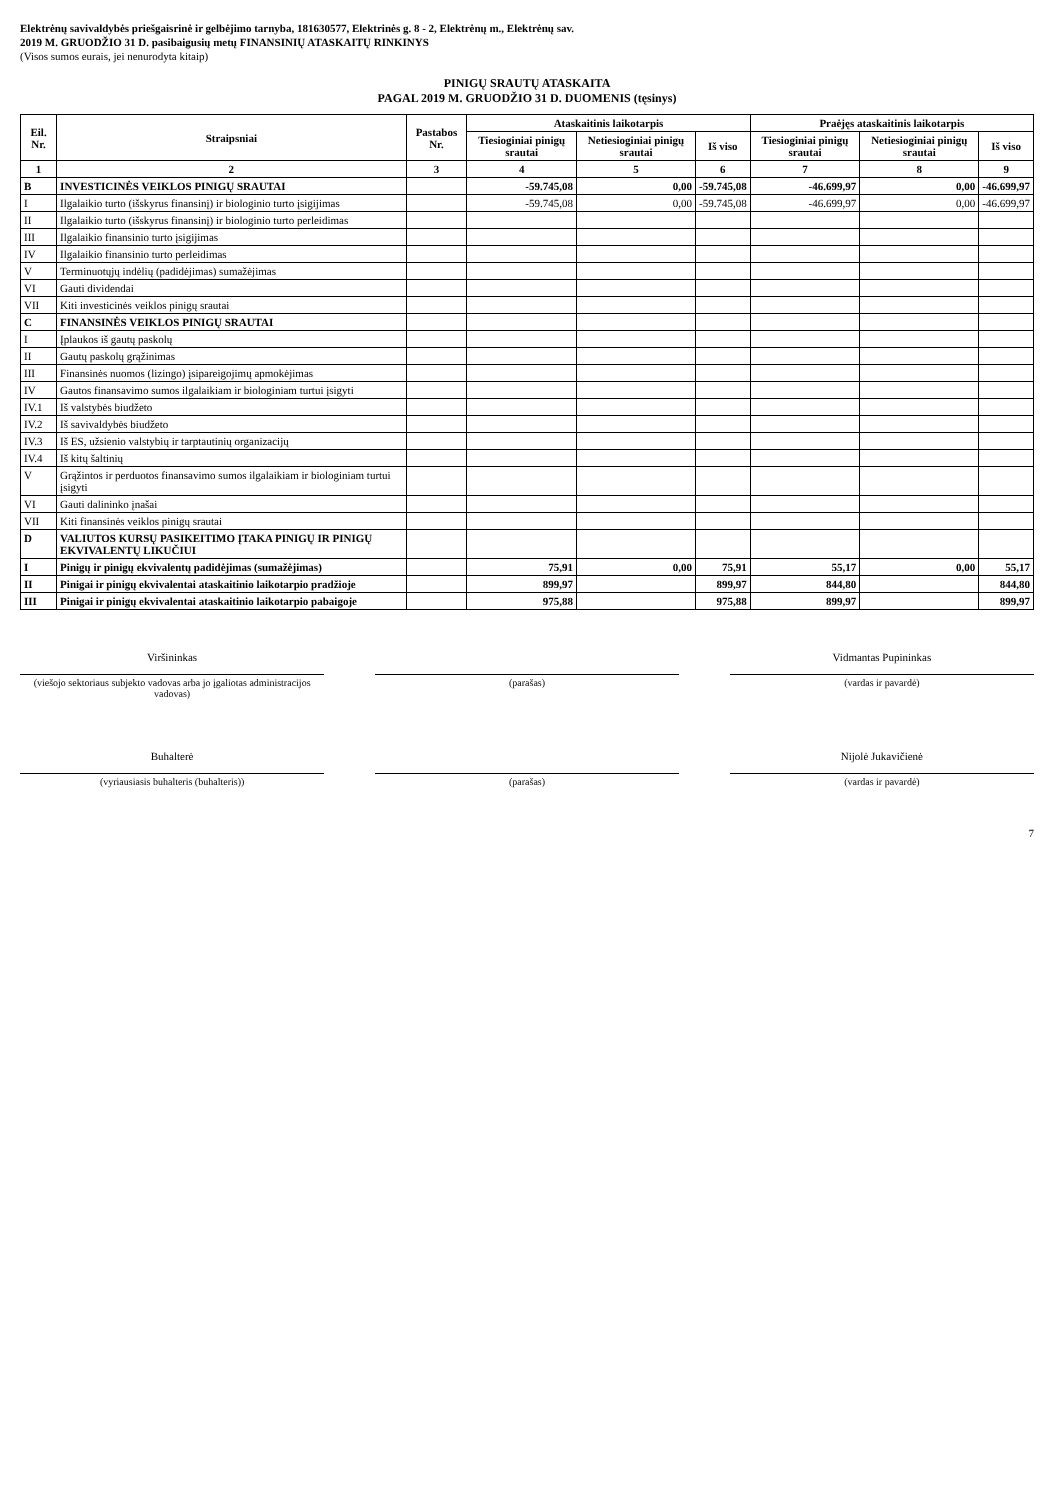Elektrėnų savivaldybės priešgaisrinė ir gelbėjimo tarnyba, 181630577, Elektrinės g. 8 - 2, Elektrėnų m., Elektrėnų sav.
2019 M. GRUODŽIO 31 D. pasibaigusių metų FINANSINIŲ ATASKAITŲ RINKINYS
(Visos sumos eurais, jei nenurodyta kitaip)
PINIGŲ SRAUTŲ ATASKAITA
PAGAL 2019 M. GRUODŽIO 31 D. DUOMENIS (tęsinys)
| Eil. Nr. | Straipsniai | Pastabos Nr. | Ataskaitinis laikotarpis | | | Praėjęs ataskaitinis laikotarpis | | |
| --- | --- | --- | --- | --- | --- | --- | --- | --- |
| | | | Tiesioginiai pinigų srautai | Netiesioginiai pinigų srautai | Iš viso | Tiesioginiai pinigų srautai | Netiesioginiai pinigų srautai | Iš viso |
| 1 | 2 | 3 | 4 | 5 | 6 | 7 | 8 | 9 |
| B | INVESTICINĖS VEIKLOS PINIGŲ SRAUTAI | | -59.745,08 | 0,00 | -59.745,08 | -46.699,97 | 0,00 | -46.699,97 |
| I | Ilgalaikio turto (išskyrus finansinį) ir biologinio turto įsigijimas | | -59.745,08 | 0,00 | -59.745,08 | -46.699,97 | 0,00 | -46.699,97 |
| II | Ilgalaikio turto (išskyrus finansinį) ir biologinio turto perleidimas | | | | | | | |
| III | Ilgalaikio finansinio turto įsigijimas | | | | | | | |
| IV | Ilgalaikio finansinio turto perleidimas | | | | | | | |
| V | Terminuotųjų indėlių (padidėjimas) sumažėjimas | | | | | | | |
| VI | Gauti dividendai | | | | | | | |
| VII | Kiti investicinės veiklos pinigų srautai | | | | | | | |
| C | FINANSINĖS VEIKLOS PINIGŲ SRAUTAI | | | | | | | |
| I | Įplaukos iš gautų paskolų | | | | | | | |
| II | Gautų paskolų grąžinimas | | | | | | | |
| III | Finansinės nuomos (lizingo) įsipareigojimų apmokėjimas | | | | | | | |
| IV | Gautos finansavimo sumos ilgalaikiam ir biologiniam turtui įsigyti | | | | | | | |
| IV.1 | Iš valstybės biudžeto | | | | | | | |
| IV.2 | Iš savivaldybės biudžeto | | | | | | | |
| IV.3 | Iš ES, užsienio valstybių ir tarptautinių organizacijų | | | | | | | |
| IV.4 | Iš kitų šaltinių | | | | | | | |
| V | Grąžintos ir perduotos finansavimo sumos ilgalaikiam ir biologiniam turtui įsigyti | | | | | | | |
| VI | Gauti dalininko įnašai | | | | | | | |
| VII | Kiti finansinės veiklos pinigų srautai | | | | | | | |
| D | VALIUTOS KURSŲ PASIKEITIMO ĮTAKA PINIGŲ IR PINIGŲ EKVIVALENTŲ LIKUČIUI | | | | | | | |
| I | Pinigų ir pinigų ekvivalentų padidėjimas (sumažėjimas) | | 75,91 | 0,00 | 75,91 | 55,17 | 0,00 | 55,17 |
| II | Pinigai ir pinigų ekvivalentai ataskaitinio laikotarpio pradžioje | | 899,97 | | 899,97 | 844,80 | | 844,80 |
| III | Pinigai ir pinigų ekvivalentai ataskaitinio laikotarpio pabaigoje | | 975,88 | | 975,88 | 899,97 | | 899,97 |
Viršininkas
(viešojo sektoriaus subjekto vadovas arba jo įgaliotas administracijos vadovas)
(parašas) Vidmantas Pupininkas
(vardas ir pavardė)
Buhalterė
(vyriausiasis buhalteris (buhalteris))
(parašas) Nijolė Jukavičienė
(vardas ir pavardė)
7